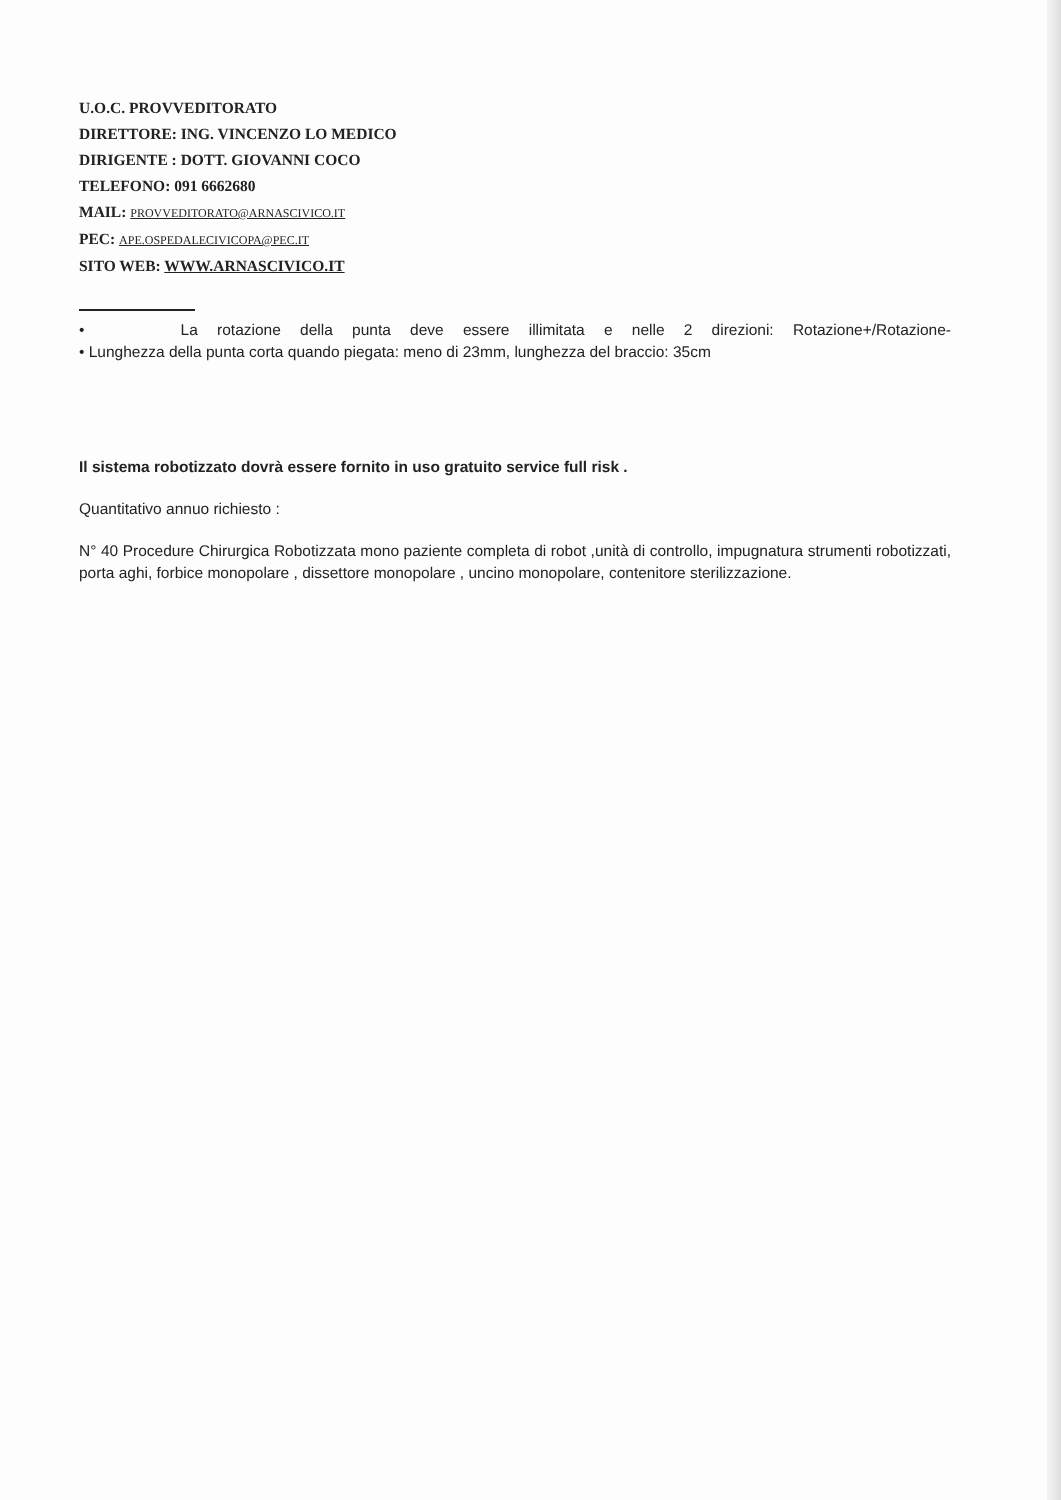U.O.C. PROVVEDITORATO
DIRETTORE: ING. VINCENZO LO MEDICO
DIRIGENTE : DOTT. GIOVANNI COCO
TELEFONO: 091 6662680
MAIL: PROVVEDITORATO@ARNASCIVICO.IT
PEC: APE.OSPEDALECIVICOPA@PEC.IT
SITO WEB: WWW.ARNASCIVICO.IT
• La rotazione della punta deve essere illimitata e nelle 2 direzioni: Rotazione+/Rotazione-
• Lunghezza della punta corta quando piegata: meno di 23mm, lunghezza del braccio: 35cm
Il sistema robotizzato dovrà essere fornito in uso gratuito service full risk .
Quantitativo annuo richiesto :
N° 40 Procedure Chirurgica Robotizzata mono paziente completa di robot ,unità di controllo, impugnatura strumenti robotizzati, porta aghi, forbice monopolare , dissettore monopolare , uncino monopolare, contenitore sterilizzazione.